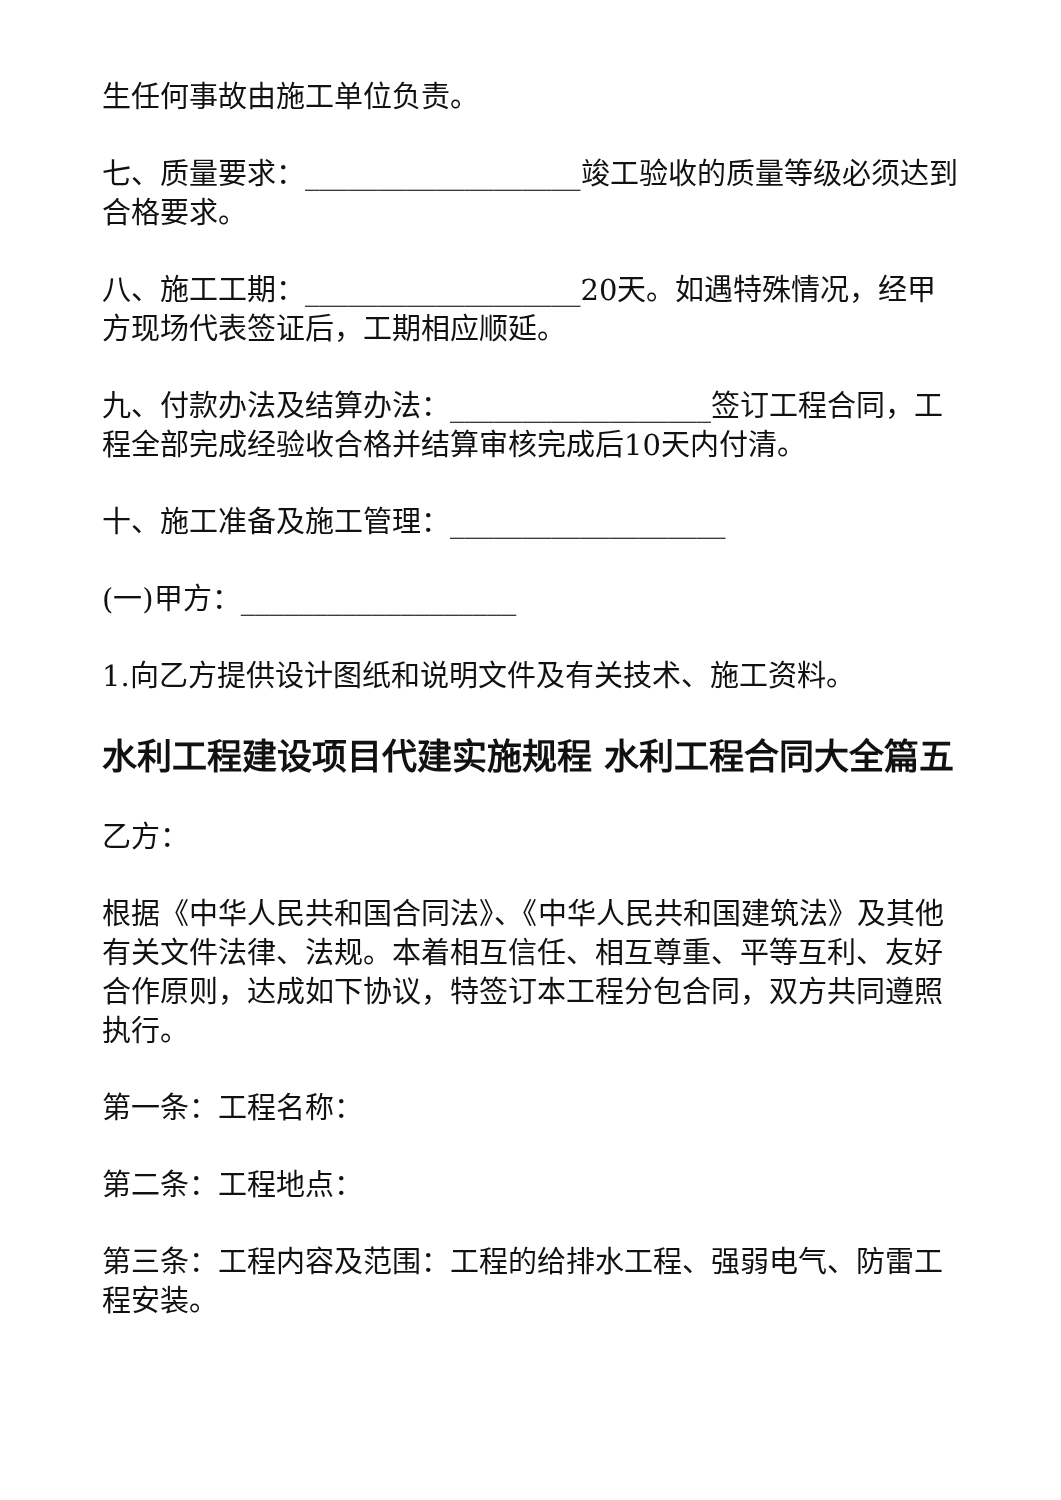生任何事故由施工单位负责。
七、质量要求：___________________竣工验收的质量等级必须达到合格要求。
八、施工工期：___________________20天。如遇特殊情况，经甲方现场代表签证后，工期相应顺延。
九、付款办法及结算办法：__________________签订工程合同，工程全部完成经验收合格并结算审核完成后10天内付清。
十、施工准备及施工管理：___________________
(一)甲方：___________________
1.向乙方提供设计图纸和说明文件及有关技术、施工资料。
水利工程建设项目代建实施规程 水利工程合同大全篇五
乙方：
根据《中华人民共和国合同法》、《中华人民共和国建筑法》及其他有关文件法律、法规。本着相互信任、相互尊重、平等互利、友好合作原则，达成如下协议，特签订本工程分包合同，双方共同遵照执行。
第一条：工程名称：
第二条：工程地点：
第三条：工程内容及范围：工程的给排水工程、强弱电气、防雷工程安装。